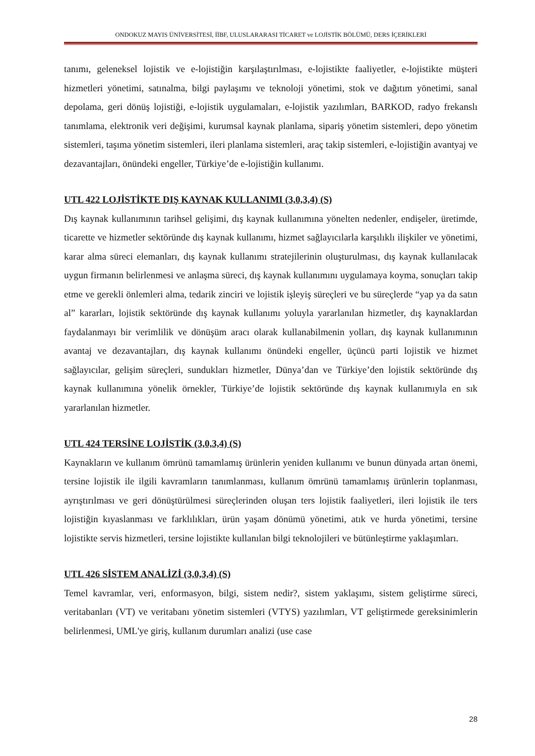ONDOKUZ MAYIS ÜNİVERSİTESİ, İİBF, ULUSLARARASI TİCARET ve LOJİSTİK BÖLÜMÜ, DERS İÇERİKLERİ
tanımı, geleneksel lojistik ve e-lojistiğin karşılaştırılması, e-lojistikte faaliyetler, e-lojistikte müşteri hizmetleri yönetimi, satınalma, bilgi paylaşımı ve teknoloji yönetimi, stok ve dağıtım yönetimi, sanal depolama, geri dönüş lojistiği, e-lojistik uygulamaları, e-lojistik yazılımları, BARKOD, radyo frekanslı tanımlama, elektronik veri değişimi, kurumsal kaynak planlama, sipariş yönetim sistemleri, depo yönetim sistemleri, taşıma yönetim sistemleri, ileri planlama sistemleri, araç takip sistemleri, e-lojistiğin avantyaj ve dezavantajları, önündeki engeller, Türkiye’de e-lojistiğin kullanımı.
UTL 422 LOJİSTİKTE DIŞ KAYNAK KULLANIMI (3,0,3,4) (S)
Dış kaynak kullanımının tarihsel gelişimi, dış kaynak kullanımına yönelten nedenler, endişeler, üretimde, ticarette ve hizmetler sektöründe dış kaynak kullanımı, hizmet sağlayıcılarla karşılıklı ilişkiler ve yönetimi, karar alma süreci elemanları, dış kaynak kullanımı stratejilerinin oluşturulması, dış kaynak kullanılacak uygun firmanın belirlenmesi ve anlaşma süreci, dış kaynak kullanımını uygulamaya koyma, sonuçları takip etme ve gerekli önlemleri alma, tedarik zinciri ve lojistik işleyiş süreçleri ve bu süreçlerde “yap ya da satın al” kararları, lojistik sektöründe dış kaynak kullanımı yoluyla yararlanılan hizmetler, dış kaynaklardan faydalanmayı bir verimlilik ve dönüşüm aracı olarak kullanabilmenin yolları, dış kaynak kullanımının avantaj ve dezavantajları, dış kaynak kullanımı önündeki engeller, üçüncü parti lojistik ve hizmet sağlayıcılar, gelişim süreçleri, sundukları hizmetler, Dünya’dan ve Türkiye’den lojistik sektöründe dış kaynak kullanımına yönelik örnekler, Türkiye’de lojistik sektöründe dış kaynak kullanımıyla en sık yararlanılan hizmetler.
UTL 424 TERSİNE LOJİSTİK (3,0,3,4) (S)
Kaynakların ve kullanım ömrünü tamamlamış ürünlerin yeniden kullanımı ve bunun dünyada artan önemi, tersine lojistik ile ilgili kavramların tanımlanması, kullanım ömrünü tamamlamış ürünlerin toplanması, ayrıştırılması ve geri dönüştürülmesi süreçlerinden oluşan ters lojistik faaliyetleri, ileri lojistik ile ters lojistiğin kıyaslanması ve farklılıkları, ürün yaşam dönümü yönetimi, atık ve hurda yönetimi, tersine lojistikte servis hizmetleri, tersine lojistikte kullanılan bilgi teknolojileri ve bütünleştirme yaklaşımları.
UTL 426 SİSTEM ANALİZİ (3,0,3,4) (S)
Temel kavramlar, veri, enformasyon, bilgi, sistem nedir?, sistem yaklaşımı, sistem geliştirme süreci, veritabanları (VT) ve veritabanı yönetim sistemleri (VTYS) yazılımları, VT geliştirmede gereksinimlerin belirlenmesi, UML'ye giriş, kullanım durumları analizi (use case
28